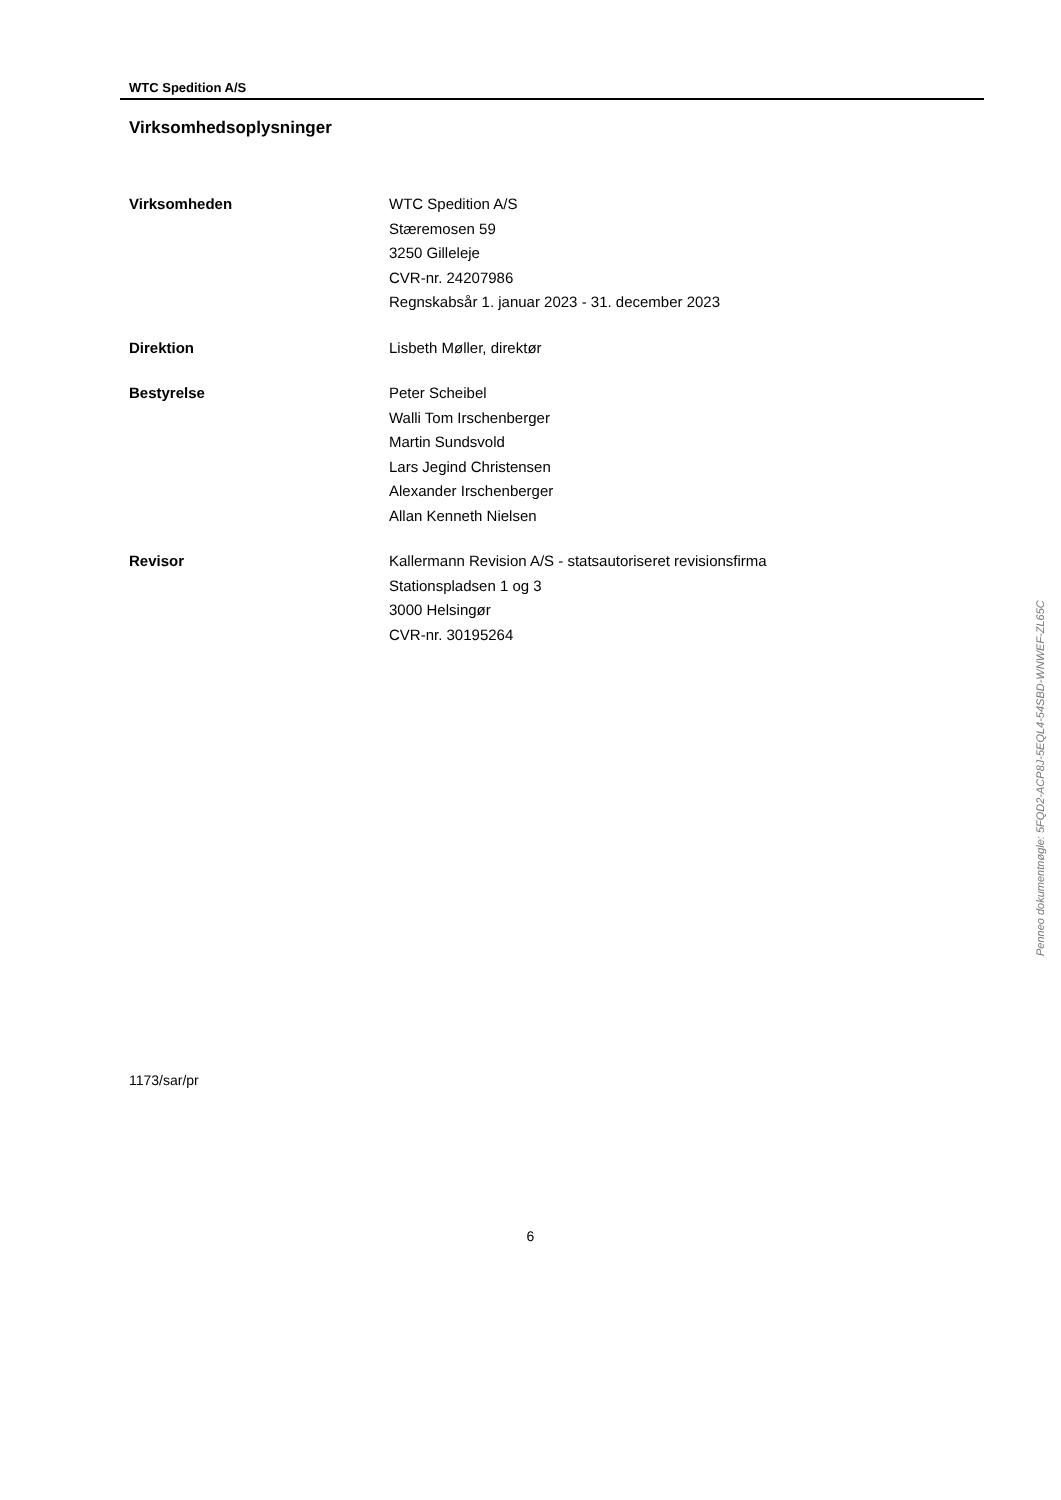WTC Spedition A/S
Virksomhedsoplysninger
Virksomheden WTC Spedition A/S
Stæremosen 59
3250 Gilleleje
CVR-nr. 24207986
Regnskabsår 1. januar 2023 - 31. december 2023
Direktion Lisbeth Møller, direktør
Bestyrelse Peter Scheibel
Walli Tom Irschenberger
Martin Sundsvold
Lars Jegind Christensen
Alexander Irschenberger
Allan Kenneth Nielsen
Revisor Kallermann Revision A/S - statsautoriseret revisionsfirma
Stationspladsen 1 og 3
3000 Helsingør
CVR-nr. 30195264
1173/sar/pr
6
Penneo dokumentnøgle: 5FQD2-ACP8J-5EQL4-54SBD-WNWEF-ZL65C